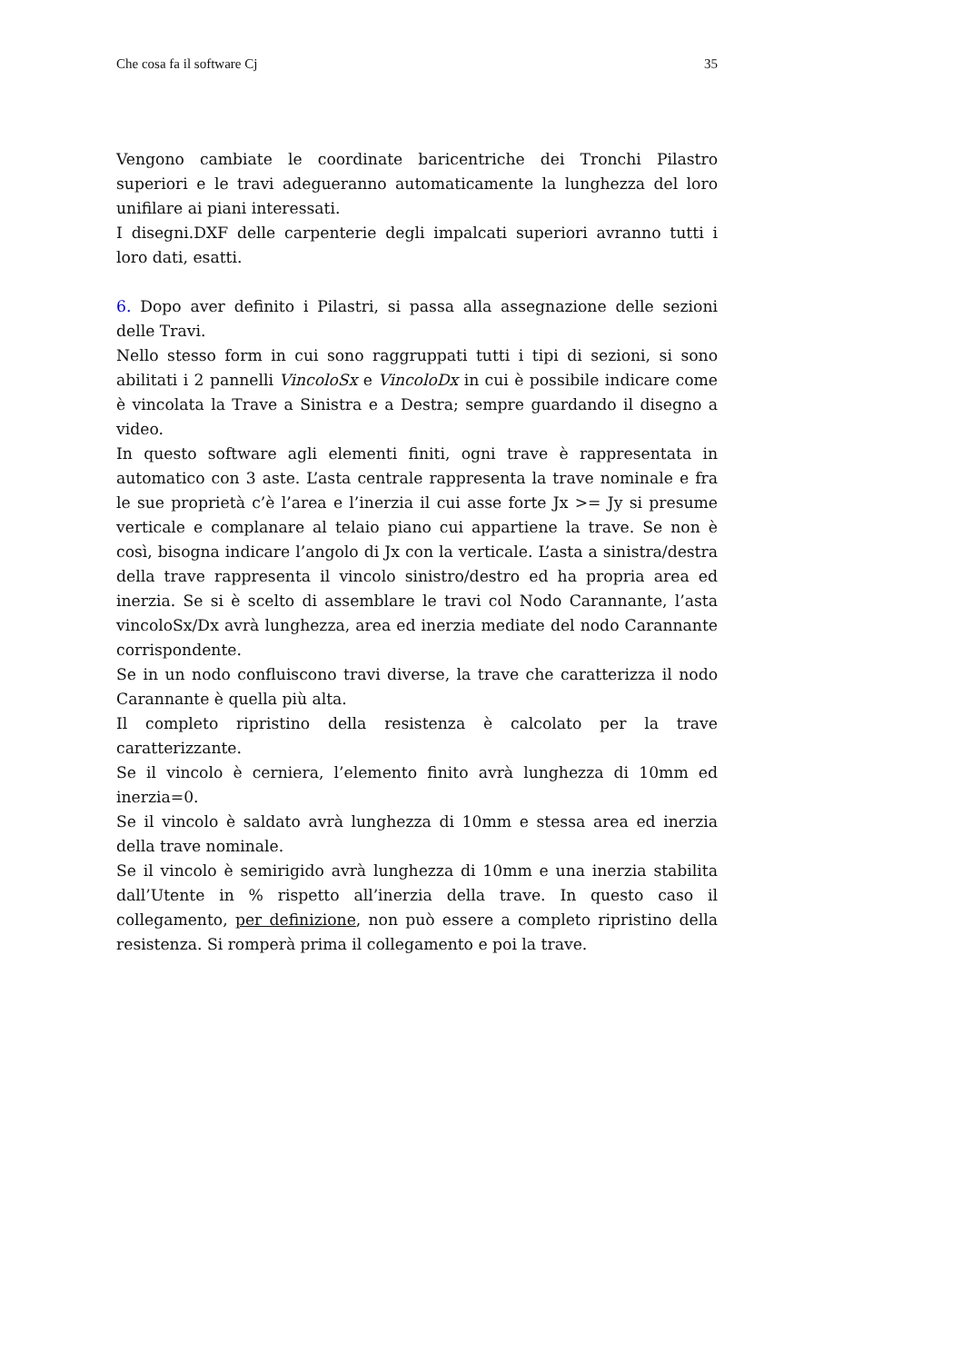Che cosa fa il software Cj 35
Vengono cambiate le coordinate baricentriche dei Tronchi Pilastro superiori e le travi adegueranno automaticamente la lunghezza del loro unifilare ai piani interessati.
I disegni.DXF delle carpenterie degli impalcati superiori avranno tutti i loro dati, esatti.
6. Dopo aver definito i Pilastri, si passa alla assegnazione delle sezioni delle Travi.
Nello stesso form in cui sono raggruppati tutti i tipi di sezioni, si sono abilitati i 2 pannelli VincoloSx e VincoloDx in cui è possibile indicare come è vincolata la Trave a Sinistra e a Destra; sempre guardando il disegno a video.
In questo software agli elementi finiti, ogni trave è rappresentata in automatico con 3 aste. L’asta centrale rappresenta la trave nominale e fra le sue proprietà c’è l’area e l’inerzia il cui asse forte Jx >= Jy si presume verticale e complanare al telaio piano cui appartiene la trave. Se non è così, bisogna indicare l’angolo di Jx con la verticale. L’asta a sinistra/destra della trave rappresenta il vincolo sinistro/destro ed ha propria area ed inerzia. Se si è scelto di assemblare le travi col Nodo Carannante, l’asta vincoloSx/Dx avrà lunghezza, area ed inerzia mediate del nodo Carannante corrispondente.
Se in un nodo confluiscono travi diverse, la trave che caratterizza il nodo Carannante è quella più alta.
Il completo ripristino della resistenza è calcolato per la trave caratterizzante.
Se il vincolo è cerniera, l’elemento finito avrà lunghezza di 10mm ed inerzia=0.
Se il vincolo è saldato avrà lunghezza di 10mm e stessa area ed inerzia della trave nominale.
Se il vincolo è semirigido avrà lunghezza di 10mm e una inerzia stabilita dall’Utente in % rispetto all’inerzia della trave. In questo caso il collegamento, per definizione, non può essere a completo ripristino della resistenza. Si romperà prima il collegamento e poi la trave.